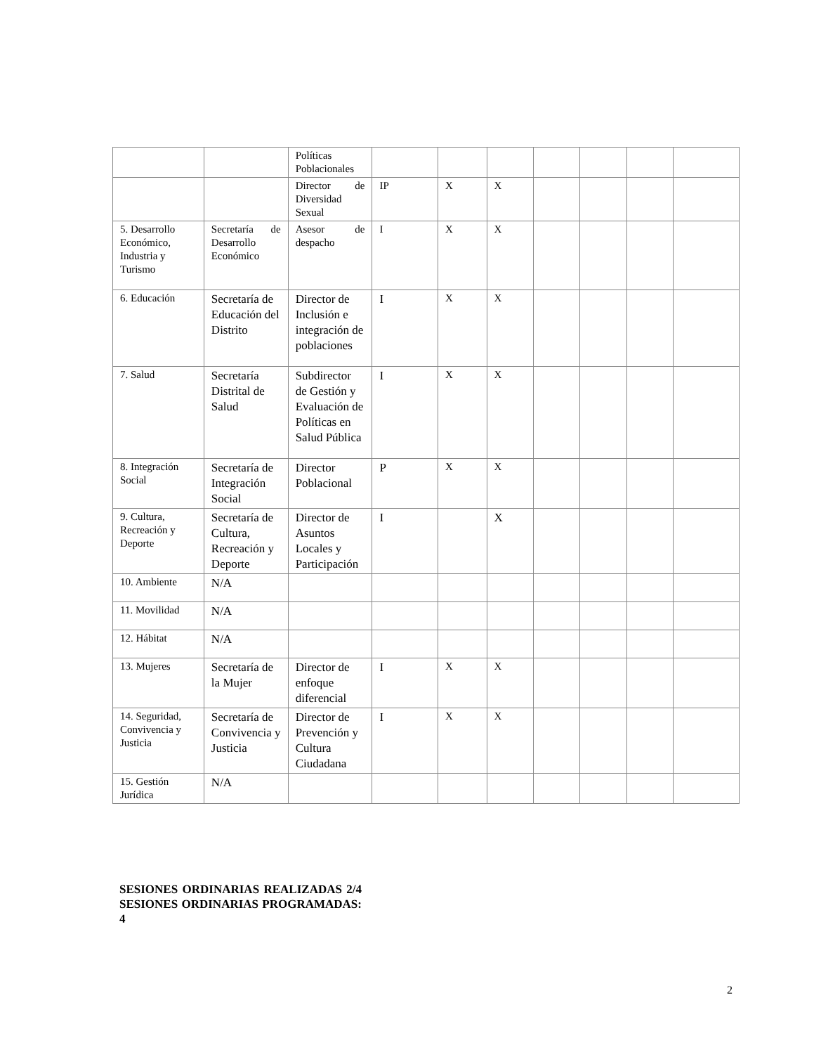| | | Políticas Poblacionales | | | | | | | |
| | | Director de Diversidad Sexual | IP | X | X | | | | |
| 5. Desarrollo Económico, Industria y Turismo | Secretaría de Desarrollo Económico | Asesor de despacho | I | X | X | | | | |
| 6. Educación | Secretaría de Educación del Distrito | Director de Inclusión e integración de poblaciones | I | X | X | | | | |
| 7. Salud | Secretaría Distrital de Salud | Subdirector de Gestión y Evaluación de Políticas en Salud Pública | I | X | X | | | | |
| 8. Integración Social | Secretaría de Integración Social | Director Poblacional | P | X | X | | | | |
| 9. Cultura, Recreación y Deporte | Secretaría de Cultura, Recreación y Deporte | Director de Asuntos Locales y Participación | I | | X | | | | |
| 10. Ambiente | N/A | | | | | | | | |
| 11. Movilidad | N/A | | | | | | | | |
| 12. Hábitat | N/A | | | | | | | | |
| 13. Mujeres | Secretaría de la Mujer | Director de enfoque diferencial | I | X | X | | | | |
| 14. Seguridad, Convivencia y Justicia | Secretaría de Convivencia y Justicia | Director de Prevención y Cultura Ciudadana | I | X | X | | | | |
| 15. Gestión Jurídica | N/A | | | | | | | | |
SESIONES ORDINARIAS REALIZADAS 2/4 SESIONES ORDINARIAS PROGRAMADAS: 4
2